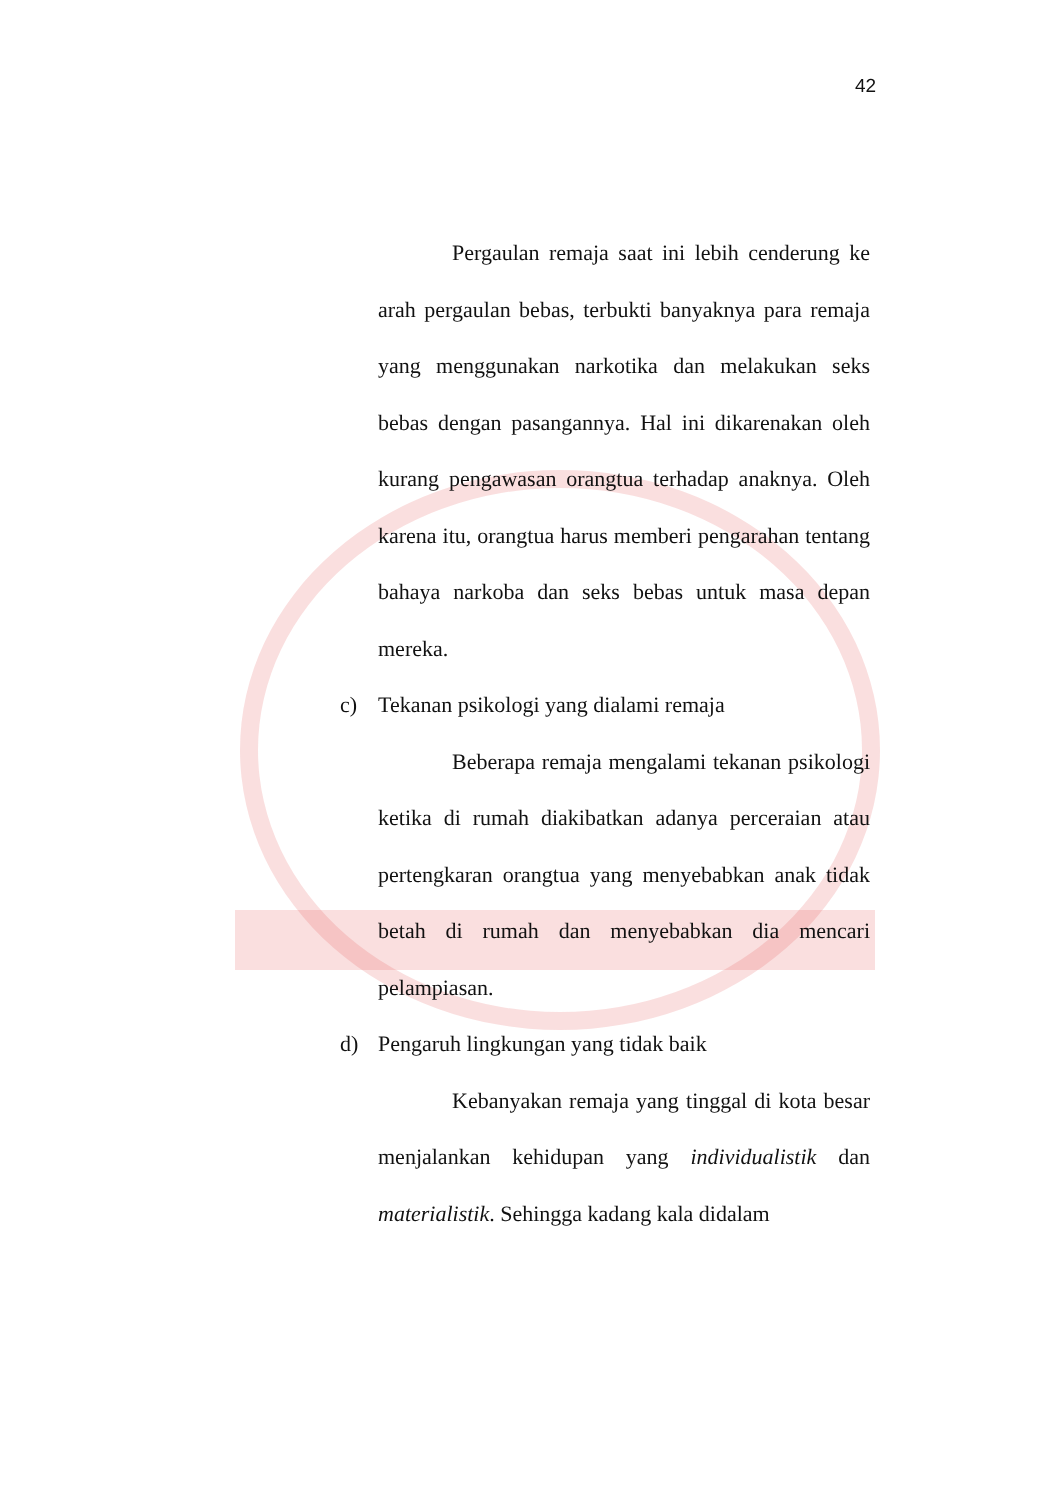42
Pergaulan remaja saat ini lebih cenderung ke arah pergaulan bebas, terbukti banyaknya para remaja yang menggunakan narkotika dan melakukan seks bebas dengan pasangannya. Hal ini dikarenakan oleh kurang pengawasan orangtua terhadap anaknya. Oleh karena itu, orangtua harus memberi pengarahan tentang bahaya narkoba dan seks bebas untuk masa depan mereka.
c) Tekanan psikologi yang dialami remaja
Beberapa remaja mengalami tekanan psikologi ketika di rumah diakibatkan adanya perceraian atau pertengkaran orangtua yang menyebabkan anak tidak betah di rumah dan menyebabkan dia mencari pelampiasan.
d) Pengaruh lingkungan yang tidak baik
Kebanyakan remaja yang tinggal di kota besar menjalankan kehidupan yang individualistik dan materialistik. Sehingga kadang kala didalam